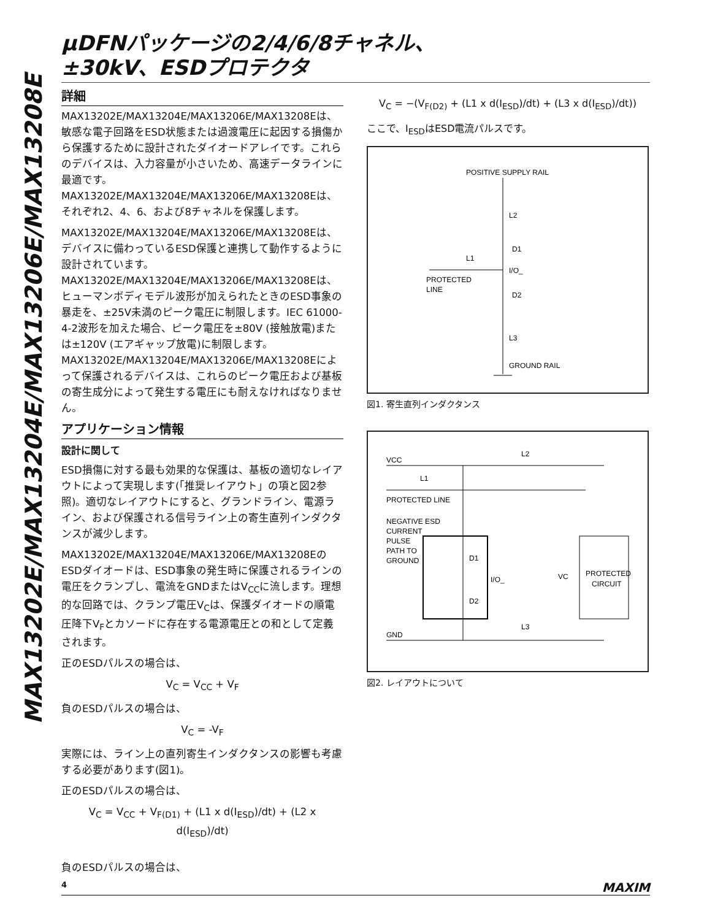MAX13202E/MAX13204E/MAX13206E/MAX13208E
µDFNパッケージの2/4/6/8チャネル、
±30kV、ESDプロテクタ
詳細
MAX13202E/MAX13204E/MAX13206E/MAX13208Eは、敏感な電子回路をESD状態または過渡電圧に起因する損傷から保護するために設計されたダイオードアレイです。これらのデバイスは、入力容量が小さいため、高速データラインに最適です。MAX13202E/MAX13204E/MAX13206E/MAX13208Eは、それぞれ2、4、6、および8チャネルを保護します。
MAX13202E/MAX13204E/MAX13206E/MAX13208Eは、デバイスに備わっているESD保護と連携して動作するように設計されています。MAX13202E/MAX13204E/MAX13206E/MAX13208Eは、ヒューマンボディモデル波形が加えられたときのESD事象の暴走を、±25V未満のピーク電圧に制限します。IEC 61000-4-2波形を加えた場合、ピーク電圧を±80V (接触放電)または±120V (エアギャップ放電)に制限します。MAX13202E/MAX13204E/MAX13206E/MAX13208Eによって保護されるデバイスは、これらのピーク電圧および基板の寄生成分によって発生する電圧にも耐えなければなりません。
アプリケーション情報
設計に関して
ESD損傷に対する最も効果的な保護は、基板の適切なレイアウトによって実現します(「推奨レイアウト」の項と図2参照)。適切なレイアウトにすると、グランドライン、電源ライン、および保護される信号ライン上の寄生直列インダクタンスが減少します。
MAX13202E/MAX13204E/MAX13206E/MAX13208EのESDダイオードは、ESD事象の発生時に保護されるラインの電圧をクランプし、電流をGNDまたはV<sub>CC</sub>に流します。理想的な回路では、クランプ電圧V<sub>C</sub>は、保護ダイオードの順電圧降下V<sub>F</sub>とカソードに存在する電源電圧との和として定義されます。
正のESDパルスの場合は、
V<sub>C</sub> = V<sub>CC</sub> + V<sub>F</sub>
負のESDパルスの場合は、
V<sub>C</sub> = -V<sub>F</sub>
実際には、ライン上の直列寄生インダクタンスの影響も考慮する必要があります(図1)。
正のESDパルスの場合は、
V<sub>C</sub> = V<sub>CC</sub> + V<sub>F(D1)</sub> + (L1 x d(I<sub>ESD</sub>)/dt) + (L2 x d(I<sub>ESD</sub>)/dt)
負のESDパルスの場合は、
V<sub>C</sub> = −(V<sub>F(D2)</sub> + (L1 x d(I<sub>ESD</sub>)/dt) + (L3 x d(I<sub>ESD</sub>)/dt))
ここで、I<sub>ESD</sub>はESD電流パルスです。
POSITIVE SUPPLY RAIL
L2
D1
L1
I/O_
PROTECTED
LINE
D2
L3
GROUND RAIL
図1. 寄生直列インダクタンス
VCC
L2
L1
PROTECTED LINE
NEGATIVE ESD
CURRENT
PULSE
PATH TO
GROUND
D1
I/O_
D2
VC
PROTECTED
CIRCUIT
GND
L3
図2. レイアウトについて
4 MAXIM